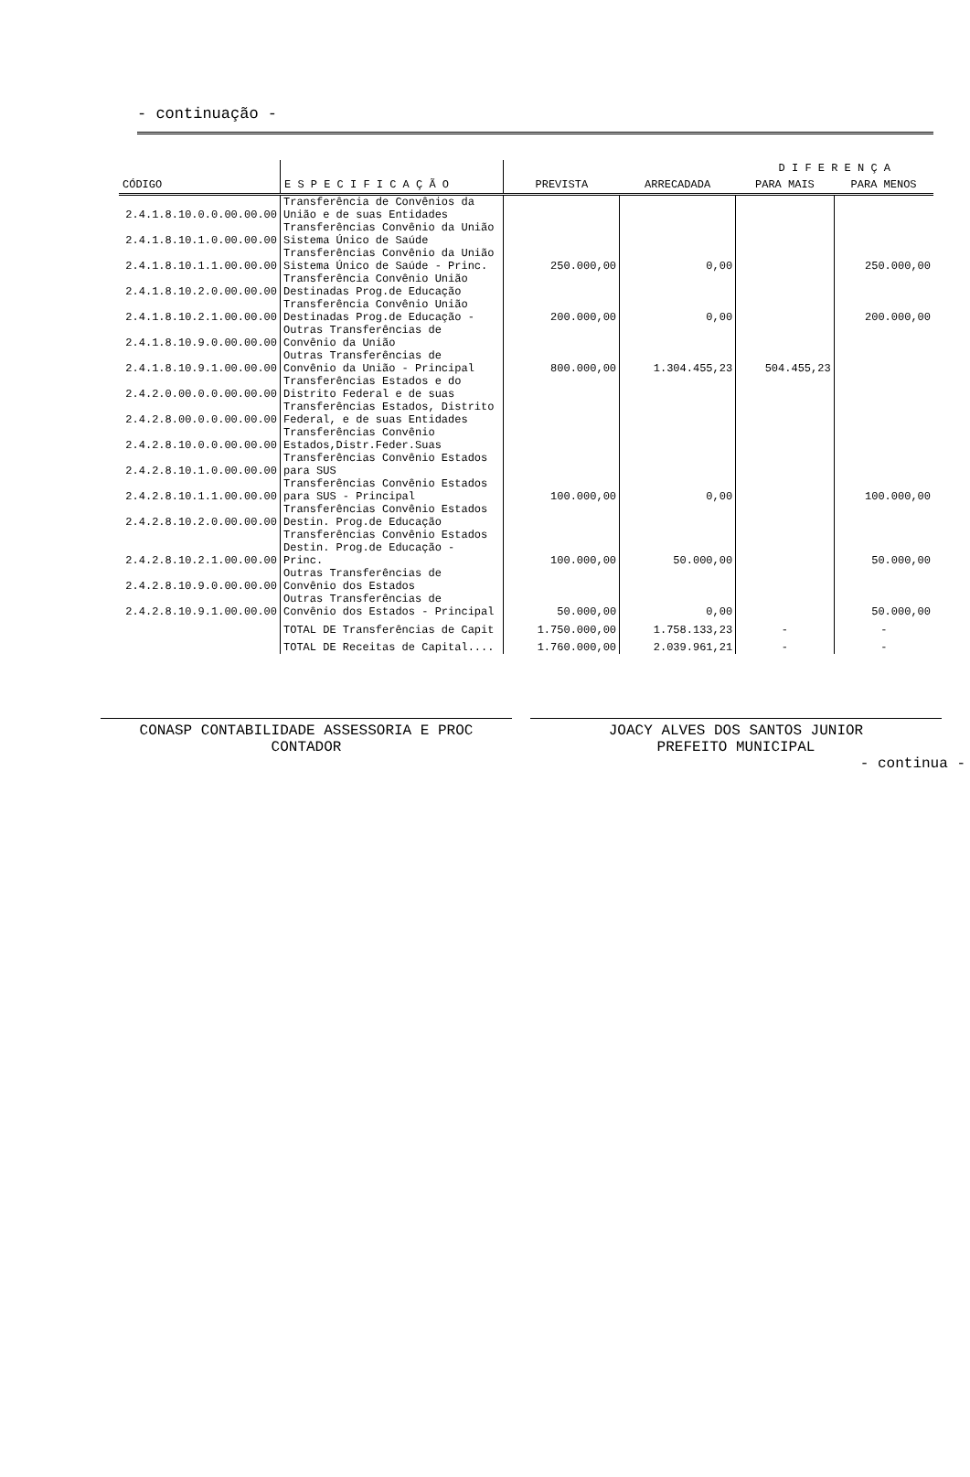- continuação -
| | | | | D I F E R E N Ç A | |
| --- | --- | --- | --- | --- | --- |
| CÓDIGO | E S P E C I F I C A Ç Ã O | PREVISTA | ARRECADADA | PARA MAIS | PARA MENOS |
| 2.4.1.8.10.0.0.00.00.00 | Transferência de Convênios da União e de suas Entidades | | | | |
| 2.4.1.8.10.1.0.00.00.00 | Transferências Convênio da União Sistema Único de Saúde | | | | |
| 2.4.1.8.10.1.1.00.00.00 | Transferências Convênio da União Sistema Único de Saúde - Princ. | 250.000,00 | 0,00 | | 250.000,00 |
| 2.4.1.8.10.2.0.00.00.00 | Transferência Convênio União Destinadas Prog.de Educação | | | | |
| 2.4.1.8.10.2.1.00.00.00 | Transferência Convênio União Destinadas Prog.de Educação - | 200.000,00 | 0,00 | | 200.000,00 |
| 2.4.1.8.10.9.0.00.00.00 | Outras Transferências de Convênio da União | | | | |
| 2.4.1.8.10.9.1.00.00.00 | Outras Transferências de Convênio da União - Principal | 800.000,00 | 1.304.455,23 | 504.455,23 | |
| 2.4.2.0.00.0.0.00.00.00 | Transferências Estados e do Distrito Federal e de suas | | | | |
| 2.4.2.8.00.0.0.00.00.00 | Transferências Estados, Distrito Federal, e de suas Entidades | | | | |
| 2.4.2.8.10.0.0.00.00.00 | Transferências Convênio Estados,Distr.Feder.Suas | | | | |
| 2.4.2.8.10.1.0.00.00.00 | Transferências Convênio Estados para SUS | | | | |
| 2.4.2.8.10.1.1.00.00.00 | Transferências Convênio Estados para SUS - Principal | 100.000,00 | 0,00 | | 100.000,00 |
| 2.4.2.8.10.2.0.00.00.00 | Transferências Convênio Estados Destin. Prog.de Educação | | | | |
| 2.4.2.8.10.2.1.00.00.00 | Transferências Convênio Estados Destin. Prog.de Educação - Princ. | 100.000,00 | 50.000,00 | | 50.000,00 |
| 2.4.2.8.10.9.0.00.00.00 | Outras Transferências de Convênio dos Estados | | | | |
| 2.4.2.8.10.9.1.00.00.00 | Outras Transferências de Convênio dos Estados - Principal | 50.000,00 | 0,00 | | 50.000,00 |
| | TOTAL DE Transferências de Capit | 1.750.000,00 | 1.758.133,23 | - | - |
| | TOTAL DE Receitas de Capital.... | 1.760.000,00 | 2.039.961,21 | - | - |
CONASP CONTABILIDADE ASSESSORIA E PROC
CONTADOR
JOACY ALVES DOS SANTOS JUNIOR
PREFEITO MUNICIPAL
- continua -